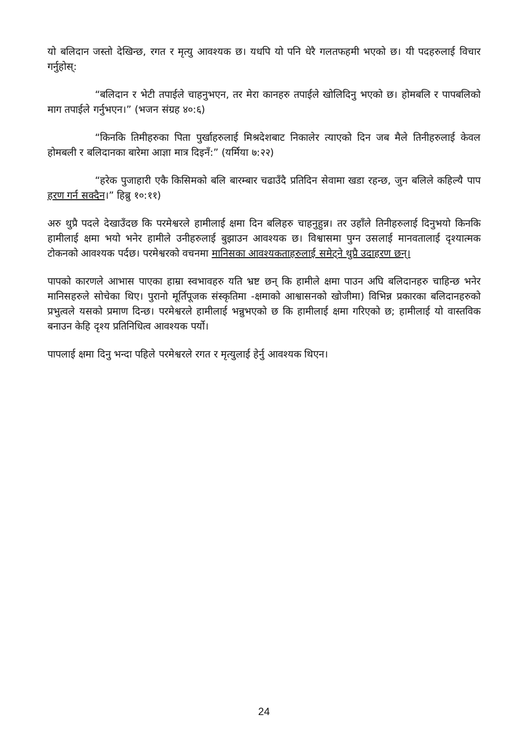यो बलिदान जस्तो देखिन्छ, रगत र मृत्यु आवश्यक छ। यधपि यो पनि धेरै गलतफहमी भएको छ। यी पदहरुलाई विचार गर्नुहोस्:
“बलिदान र भेटी तपाईले चाहनुभएन, तर मेरा कानहरु तपाईले खोलिदिनु भएको छ। होमबलि र पापबलिको माग तपाईले गर्नुभएन।” (भजन संग्रह ४०:६)
“किनकि तिमीहरुका पिता पुर्खाहरुलाई मिश्रदेशबाट निकालेर त्याएको दिन जब मैले तिनीहरुलाई केवल होमबली र बलिदानका बारेमा आज्ञा मात्र दिइनँ:” (यर्मिया ७:२२)
“हरेक पुजाहारी एकै किसिमको बलि बारम्बार चढाउँदै प्रतिदिन सेवामा खडा रहन्छ, जुन बलिले कहिल्यै पाप हरण गर्न सक्दैन।” हिब्रु १०:११)
अरु थुप्रै पदले देखाउँदछ कि परमेश्वरले हामीलाई क्षमा दिन बलिहरु चाहनुहुन्न। तर उहाँले तिनीहरुलाई दिनुभयो किनकि हामीलाई क्षमा भयो भनेर हामीले उनीहरुलाई बुझाउन आवश्यक छ। विश्वासमा पुग्न उसलाई मानवतालाई दृश्यात्मक टोकनको आवश्यक पर्दछ। परमेश्वरको वचनमा मानिसका आवश्यकताहरुलाई समेट्ने थुप्रै उदाहरण छन्।
पापको कारणले आभास पाएका हाम्रा स्वभावहरु यति भ्रष्ट छन् कि हामीले क्षमा पाउन अघि बलिदानहरु चाहिन्छ भनेर मानिसहरुले सोचेका थिए। पुरानो मूर्तिपूजक संस्कृतिमा -क्षमाको आश्वासनको खोजीमा) विभिन्न प्रकारका बलिदानहरुको प्रभुत्वले यसको प्रमाण दिन्छ। परमेश्वरले हामीलाई भन्नुभएको छ कि हामीलाई क्षमा गरिएको छ; हामीलाई यो वास्तविक बनाउन केहि दृश्य प्रतिनिधित्व आवश्यक पर्यो।
पापलाई क्षमा दिनु भन्दा पहिले परमेश्वरले रगत र मृत्युलाई हेर्नु आवश्यक थिएन।
24